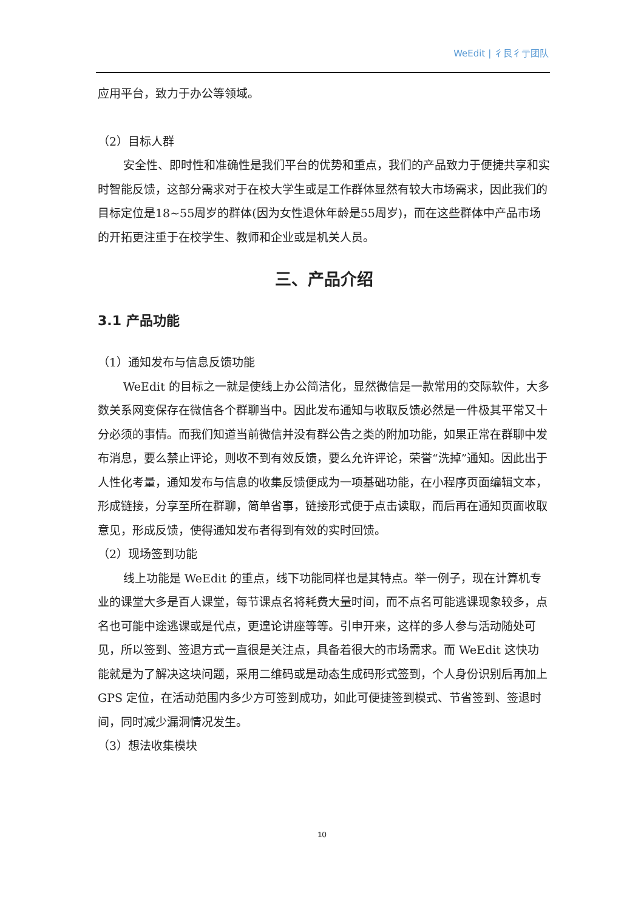WeEdit | 彳艮彳亍团队
应用平台，致力于办公等领域。
（2）目标人群
安全性、即时性和准确性是我们平台的优势和重点，我们的产品致力于便捷共享和实时智能反馈，这部分需求对于在校大学生或是工作群体显然有较大市场需求，因此我们的目标定位是18~55周岁的群体(因为女性退休年龄是55周岁)，而在这些群体中产品市场的开拓更注重于在校学生、教师和企业或是机关人员。
三、产品介绍
3.1 产品功能
（1）通知发布与信息反馈功能
WeEdit 的目标之一就是使线上办公简洁化，显然微信是一款常用的交际软件，大多数关系网变保存在微信各个群聊当中。因此发布通知与收取反馈必然是一件极其平常又十分必须的事情。而我们知道当前微信并没有群公告之类的附加功能，如果正常在群聊中发布消息，要么禁止评论，则收不到有效反馈，要么允许评论，荣誉“洗掉”通知。因此出于人性化考量，通知发布与信息的收集反馈便成为一项基础功能，在小程序页面编辑文本，形成链接，分享至所在群聊，简单省事，链接形式便于点击读取，而后再在通知页面收取意见，形成反馈，使得通知发布者得到有效的实时回馈。
（2）现场签到功能
线上功能是 WeEdit 的重点，线下功能同样也是其特点。举一例子，现在计算机专业的课堂大多是百人课堂，每节课点名将耗费大量时间，而不点名可能逃课现象较多，点名也可能中途逃课或是代点，更遑论讲座等等。引申开来，这样的多人参与活动随处可见，所以签到、签退方式一直很是关注点，具备着很大的市场需求。而 WeEdit 这快功能就是为了解决这块问题，采用二维码或是动态生成码形式签到，个人身份识别后再加上 GPS 定位，在活动范围内多少方可签到成功，如此可便捷签到模式、节省签到、签退时间，同时减少漏洞情况发生。
（3）想法收集模块
10